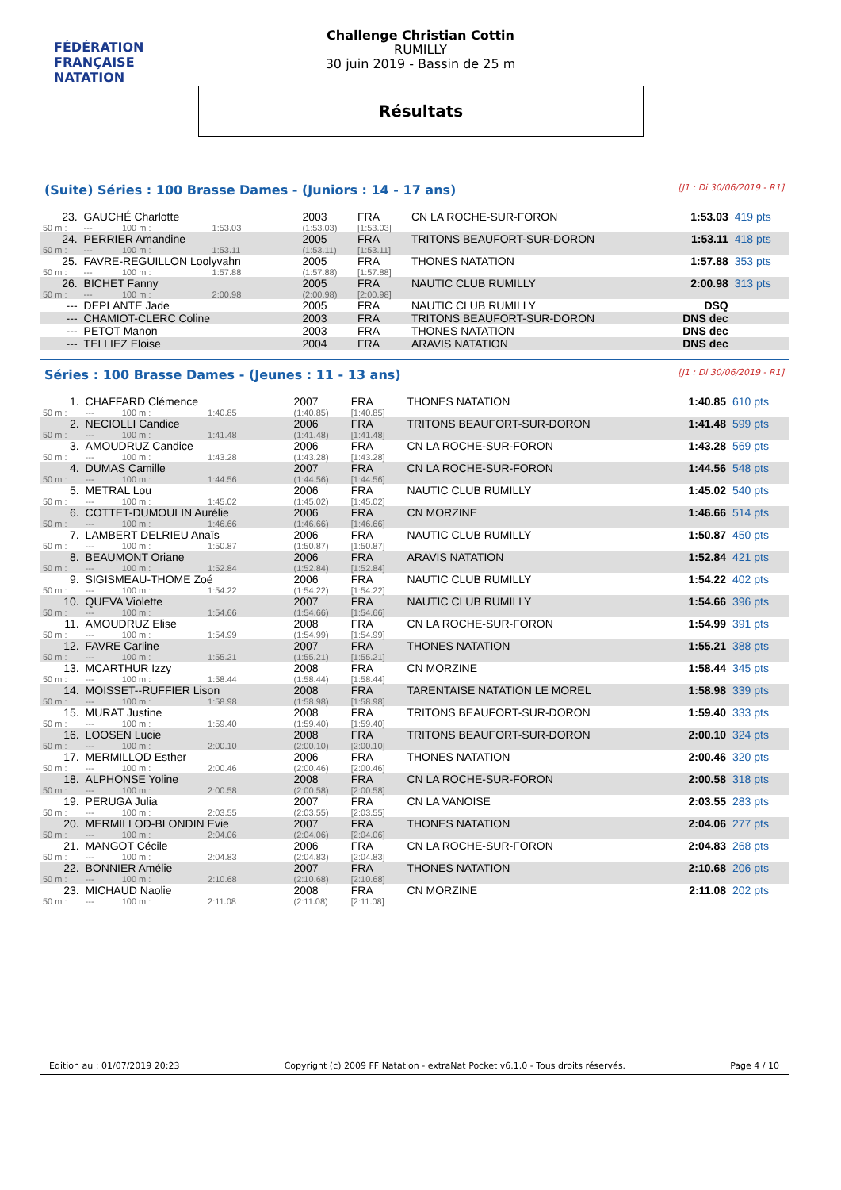FÉDÉRATION FRANÇAISE
NATATION
Challenge Christian Cottin
RUMILLY
30 juin 2019 - Bassin de 25 m
Résultats
(Suite) Séries : 100 Brasse Dames - (Juniors : 14 - 17 ans) [J1 : Di 30/06/2019 - R1]
| 23. | GAUCHÉ Charlotte | | | 2003 | FRA | CN LA ROCHE-SUR-FORON | 1:53.03 | 419 pts |
| 50 m : | --- | 100 m : | 1:53.03 | (1:53.03) | [1:53.03] | | | |
| 24. | PERRIER Amandine | | | 2005 | FRA | TRITONS BEAUFORT-SUR-DORON | 1:53.11 | 418 pts |
| 50 m : | --- | 100 m : | 1:53.11 | (1:53.11) | [1:53.11] | | | |
| 25. | FAVRE-REGUILLON Loolyvahn | | | 2005 | FRA | THONES NATATION | 1:57.88 | 353 pts |
| 50 m : | --- | 100 m : | 1:57.88 | (1:57.88) | [1:57.88] | | | |
| 26. | BICHET Fanny | | | 2005 | FRA | NAUTIC CLUB RUMILLY | 2:00.98 | 313 pts |
| 50 m : | --- | 100 m : | 2:00.98 | (2:00.98) | [2:00.98] | | | |
| --- | DEPLANTE Jade | | | 2005 | FRA | NAUTIC CLUB RUMILLY | DSQ | |
| --- | CHAMIOT-CLERC Coline | | | 2003 | FRA | TRITONS BEAUFORT-SUR-DORON | DNS dec | |
| --- | PETOT Manon | | | 2003 | FRA | THONES NATATION | DNS dec | |
| --- | TELLIEZ Eloise | | | 2004 | FRA | ARAVIS NATATION | DNS dec | |
Séries : 100 Brasse Dames - (Jeunes : 11 - 13 ans) [J1 : Di 30/06/2019 - R1]
| 1. | CHAFFARD Clémence | | | 2007 | FRA | THONES NATATION | 1:40.85 | 610 pts |
| 50 m : | --- | 100 m : | 1:40.85 | (1:40.85) | [1:40.85] | | | |
| 2. | NECIOLLI Candice | | | 2006 | FRA | TRITONS BEAUFORT-SUR-DORON | 1:41.48 | 599 pts |
| 50 m : | --- | 100 m : | 1:41.48 | (1:41.48) | [1:41.48] | | | |
| 3. | AMOUDRUZ Candice | | | 2006 | FRA | CN LA ROCHE-SUR-FORON | 1:43.28 | 569 pts |
| 50 m : | --- | 100 m : | 1:43.28 | (1:43.28) | [1:43.28] | | | |
| 4. | DUMAS Camille | | | 2007 | FRA | CN LA ROCHE-SUR-FORON | 1:44.56 | 548 pts |
| 50 m : | --- | 100 m : | 1:44.56 | (1:44.56) | [1:44.56] | | | |
| 5. | METRAL Lou | | | 2006 | FRA | NAUTIC CLUB RUMILLY | 1:45.02 | 540 pts |
| 50 m : | --- | 100 m : | 1:45.02 | (1:45.02) | [1:45.02] | | | |
| 6. | COTTET-DUMOULIN Aurélie | | | 2006 | FRA | CN MORZINE | 1:46.66 | 514 pts |
| 50 m : | --- | 100 m : | 1:46.66 | (1:46.66) | [1:46.66] | | | |
| 7. | LAMBERT DELRIEU Anaïs | | | 2006 | FRA | NAUTIC CLUB RUMILLY | 1:50.87 | 450 pts |
| 50 m : | --- | 100 m : | 1:50.87 | (1:50.87) | [1:50.87] | | | |
| 8. | BEAUMONT Oriane | | | 2006 | FRA | ARAVIS NATATION | 1:52.84 | 421 pts |
| 50 m : | --- | 100 m : | 1:52.84 | (1:52.84) | [1:52.84] | | | |
| 9. | SIGISMEAU-THOME Zoé | | | 2006 | FRA | NAUTIC CLUB RUMILLY | 1:54.22 | 402 pts |
| 50 m : | --- | 100 m : | 1:54.22 | (1:54.22) | [1:54.22] | | | |
| 10. | QUEVA Violette | | | 2007 | FRA | NAUTIC CLUB RUMILLY | 1:54.66 | 396 pts |
| 50 m : | --- | 100 m : | 1:54.66 | (1:54.66) | [1:54.66] | | | |
| 11. | AMOUDRUZ Elise | | | 2008 | FRA | CN LA ROCHE-SUR-FORON | 1:54.99 | 391 pts |
| 50 m : | --- | 100 m : | 1:54.99 | (1:54.99) | [1:54.99] | | | |
| 12. | FAVRE Carline | | | 2007 | FRA | THONES NATATION | 1:55.21 | 388 pts |
| 50 m : | --- | 100 m : | 1:55.21 | (1:55.21) | [1:55.21] | | | |
| 13. | MCARTHUR Izzy | | | 2008 | FRA | CN MORZINE | 1:58.44 | 345 pts |
| 50 m : | --- | 100 m : | 1:58.44 | (1:58.44) | [1:58.44] | | | |
| 14. | MOISSET--RUFFIER Lison | | | 2008 | FRA | TARENTAISE NATATION LE MOREL | 1:58.98 | 339 pts |
| 50 m : | --- | 100 m : | 1:58.98 | (1:58.98) | [1:58.98] | | | |
| 15. | MURAT Justine | | | 2008 | FRA | TRITONS BEAUFORT-SUR-DORON | 1:59.40 | 333 pts |
| 50 m : | --- | 100 m : | 1:59.40 | (1:59.40) | [1:59.40] | | | |
| 16. | LOOSEN Lucie | | | 2008 | FRA | TRITONS BEAUFORT-SUR-DORON | 2:00.10 | 324 pts |
| 50 m : | --- | 100 m : | 2:00.10 | (2:00.10) | [2:00.10] | | | |
| 17. | MERMILLOD Esther | | | 2006 | FRA | THONES NATATION | 2:00.46 | 320 pts |
| 50 m : | --- | 100 m : | 2:00.46 | (2:00.46) | [2:00.46] | | | |
| 18. | ALPHONSE Yoline | | | 2008 | FRA | CN LA ROCHE-SUR-FORON | 2:00.58 | 318 pts |
| 50 m : | --- | 100 m : | 2:00.58 | (2:00.58) | [2:00.58] | | | |
| 19. | PERUGA Julia | | | 2007 | FRA | CN LA VANOISE | 2:03.55 | 283 pts |
| 50 m : | --- | 100 m : | 2:03.55 | (2:03.55) | [2:03.55] | | | |
| 20. | MERMILLOD-BLONDIN Evie | | | 2007 | FRA | THONES NATATION | 2:04.06 | 277 pts |
| 50 m : | --- | 100 m : | 2:04.06 | (2:04.06) | [2:04.06] | | | |
| 21. | MANGOT Cécile | | | 2006 | FRA | CN LA ROCHE-SUR-FORON | 2:04.83 | 268 pts |
| 50 m : | --- | 100 m : | 2:04.83 | (2:04.83) | [2:04.83] | | | |
| 22. | BONNIER Amélie | | | 2007 | FRA | THONES NATATION | 2:10.68 | 206 pts |
| 50 m : | --- | 100 m : | 2:10.68 | (2:10.68) | [2:10.68] | | | |
| 23. | MICHAUD Naolie | | | 2008 | FRA | CN MORZINE | 2:11.08 | 202 pts |
| 50 m : | --- | 100 m : | 2:11.08 | (2:11.08) | [2:11.08] | | | |
Edition au : 01/07/2019 20:23 Copyright (c) 2009 FF Natation - extraNat Pocket v6.1.0 - Tous droits réservés. Page 4 / 10